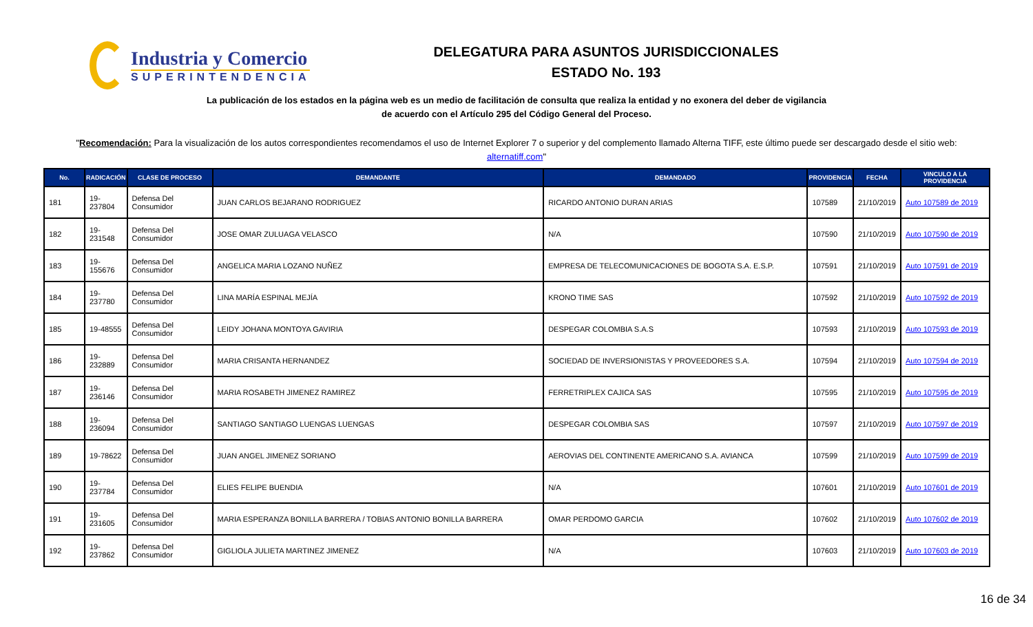Industria y Comercio
SUPERINTENDENCIA
DELEGATURA PARA ASUNTOS JURISDICCIONALES
ESTADO No. 193
La publicación de los estados en la página web es un medio de facilitación de consulta que realiza la entidad y no exonera del deber de vigilancia
de acuerdo con el Artículo 295 del Código General del Proceso.
"Recomendación: Para la visualización de los autos correspondientes recomendamos el uso de Internet Explorer 7 o superior y del complemento llamado Alterna TIFF, este último puede ser descargado desde el sitio web: alternatiff.com"
| No. | RADICACIÓN | CLASE DE PROCESO | DEMANDANTE | DEMANDADO | PROVIDENCIA | FECHA | VINCULO A LA PROVIDENCIA |
| --- | --- | --- | --- | --- | --- | --- | --- |
| 181 | 19-237804 | Defensa Del Consumidor | JUAN CARLOS BEJARANO RODRIGUEZ | RICARDO ANTONIO DURAN ARIAS | 107589 | 21/10/2019 | Auto 107589 de 2019 |
| 182 | 19-231548 | Defensa Del Consumidor | JOSE OMAR ZULUAGA VELASCO | N/A | 107590 | 21/10/2019 | Auto 107590 de 2019 |
| 183 | 19-155676 | Defensa Del Consumidor | ANGELICA MARIA LOZANO NUÑEZ | EMPRESA DE TELECOMUNICACIONES DE BOGOTA S.A. E.S.P. | 107591 | 21/10/2019 | Auto 107591 de 2019 |
| 184 | 19-237780 | Defensa Del Consumidor | LINA MARÍA ESPINAL MEJÍA | KRONO TIME SAS | 107592 | 21/10/2019 | Auto 107592 de 2019 |
| 185 | 19-48555 | Defensa Del Consumidor | LEIDY JOHANA MONTOYA GAVIRIA | DESPEGAR COLOMBIA S.A.S | 107593 | 21/10/2019 | Auto 107593 de 2019 |
| 186 | 19-232889 | Defensa Del Consumidor | MARIA CRISANTA HERNANDEZ | SOCIEDAD DE INVERSIONISTAS Y PROVEEDORES S.A. | 107594 | 21/10/2019 | Auto 107594 de 2019 |
| 187 | 19-236146 | Defensa Del Consumidor | MARIA ROSABETH JIMENEZ RAMIREZ | FERRETRIPLEX CAJICA SAS | 107595 | 21/10/2019 | Auto 107595 de 2019 |
| 188 | 19-236094 | Defensa Del Consumidor | SANTIAGO SANTIAGO LUENGAS LUENGAS | DESPEGAR COLOMBIA SAS | 107597 | 21/10/2019 | Auto 107597 de 2019 |
| 189 | 19-78622 | Defensa Del Consumidor | JUAN ANGEL JIMENEZ SORIANO | AEROVIAS DEL CONTINENTE AMERICANO S.A. AVIANCA | 107599 | 21/10/2019 | Auto 107599 de 2019 |
| 190 | 19-237784 | Defensa Del Consumidor | ELIES FELIPE BUENDIA | N/A | 107601 | 21/10/2019 | Auto 107601 de 2019 |
| 191 | 19-231605 | Defensa Del Consumidor | MARIA ESPERANZA BONILLA BARRERA / TOBIAS ANTONIO BONILLA BARRERA | OMAR PERDOMO GARCIA | 107602 | 21/10/2019 | Auto 107602 de 2019 |
| 192 | 19-237862 | Defensa Del Consumidor | GIGLIOLA JULIETA MARTINEZ JIMENEZ | N/A | 107603 | 21/10/2019 | Auto 107603 de 2019 |
16 de 34